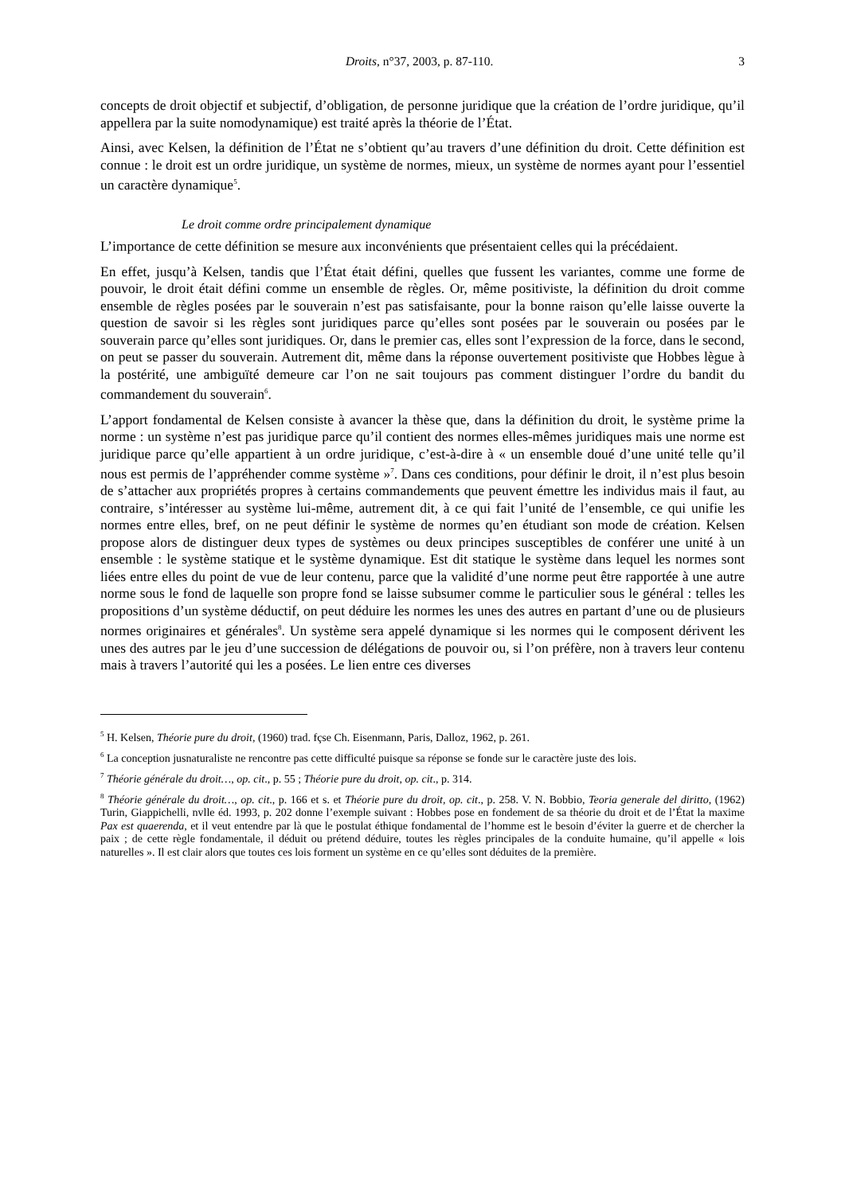Droits, n°37, 2003, p. 87-110. 3
concepts de droit objectif et subjectif, d’obligation, de personne juridique que la création de l’ordre juridique, qu’il appellera par la suite nomodynamique) est traité après la théorie de l’État.
Ainsi, avec Kelsen, la définition de l’État ne s’obtient qu’au travers d’une définition du droit. Cette définition est connue : le droit est un ordre juridique, un système de normes, mieux, un système de normes ayant pour l’essentiel un caractère dynamique<sup>5</sup>.
Le droit comme ordre principalement dynamique
L’importance de cette définition se mesure aux inconvénients que présentaient celles qui la précédaient.
En effet, jusqu’à Kelsen, tandis que l’État était défini, quelles que fussent les variantes, comme une forme de pouvoir, le droit était défini comme un ensemble de règles. Or, même positiviste, la définition du droit comme ensemble de règles posées par le souverain n’est pas satisfaisante, pour la bonne raison qu’elle laisse ouverte la question de savoir si les règles sont juridiques parce qu’elles sont posées par le souverain ou posées par le souverain parce qu’elles sont juridiques. Or, dans le premier cas, elles sont l’expression de la force, dans le second, on peut se passer du souverain. Autrement dit, même dans la réponse ouvertement positiviste que Hobbes lègue à la postérité, une ambiguïté demeure car l’on ne sait toujours pas comment distinguer l’ordre du bandit du commandement du souverain<sup>6</sup>.
L’apport fondamental de Kelsen consiste à avancer la thèse que, dans la définition du droit, le système prime la norme : un système n’est pas juridique parce qu’il contient des normes elles-mêmes juridiques mais une norme est juridique parce qu’elle appartient à un ordre juridique, c’est-à-dire à « un ensemble doué d’une unité telle qu’il nous est permis de l’appréhender comme système »<sup>7</sup>. Dans ces conditions, pour définir le droit, il n’est plus besoin de s’attacher aux propriétés propres à certains commandements que peuvent émettre les individus mais il faut, au contraire, s’intéresser au système lui-même, autrement dit, à ce qui fait l’unité de l’ensemble, ce qui unifie les normes entre elles, bref, on ne peut définir le système de normes qu’en étudiant son mode de création. Kelsen propose alors de distinguer deux types de systèmes ou deux principes susceptibles de conférer une unité à un ensemble : le système statique et le système dynamique. Est dit statique le système dans lequel les normes sont liées entre elles du point de vue de leur contenu, parce que la validité d’une norme peut être rapportée à une autre norme sous le fond de laquelle son propre fond se laisse subsumer comme le particulier sous le général : telles les propositions d’un système déductif, on peut déduire les normes les unes des autres en partant d’une ou de plusieurs normes originaires et générales<sup>8</sup>. Un système sera appelé dynamique si les normes qui le composent dérivent les unes des autres par le jeu d’une succession de délégations de pouvoir ou, si l’on préfère, non à travers leur contenu mais à travers l’autorité qui les a posées. Le lien entre ces diverses
<sup>5</sup> H. Kelsen, Théorie pure du droit, (1960) trad. fçse Ch. Eisenmann, Paris, Dalloz, 1962, p. 261.
<sup>6</sup> La conception jusnaturaliste ne rencontre pas cette difficulté puisque sa réponse se fonde sur le caractère juste des lois.
<sup>7</sup> Théorie générale du droit…, op. cit., p. 55 ; Théorie pure du droit, op. cit., p. 314.
<sup>8</sup> Théorie générale du droit…, op. cit., p. 166 et s. et Théorie pure du droit, op. cit., p. 258. V. N. Bobbio, Teoria generale del diritto, (1962) Turin, Giappichelli, nvlle éd. 1993, p. 202 donne l’exemple suivant : Hobbes pose en fondement de sa théorie du droit et de l’État la maxime Pax est quaerenda, et il veut entendre par là que le postulat éthique fondamental de l’homme est le besoin d’éviter la guerre et de chercher la paix ; de cette règle fondamentale, il déduit ou prétend déduire, toutes les règles principales de la conduite humaine, qu’il appelle « lois naturelles ». Il est clair alors que toutes ces lois forment un système en ce qu’elles sont déduites de la première.